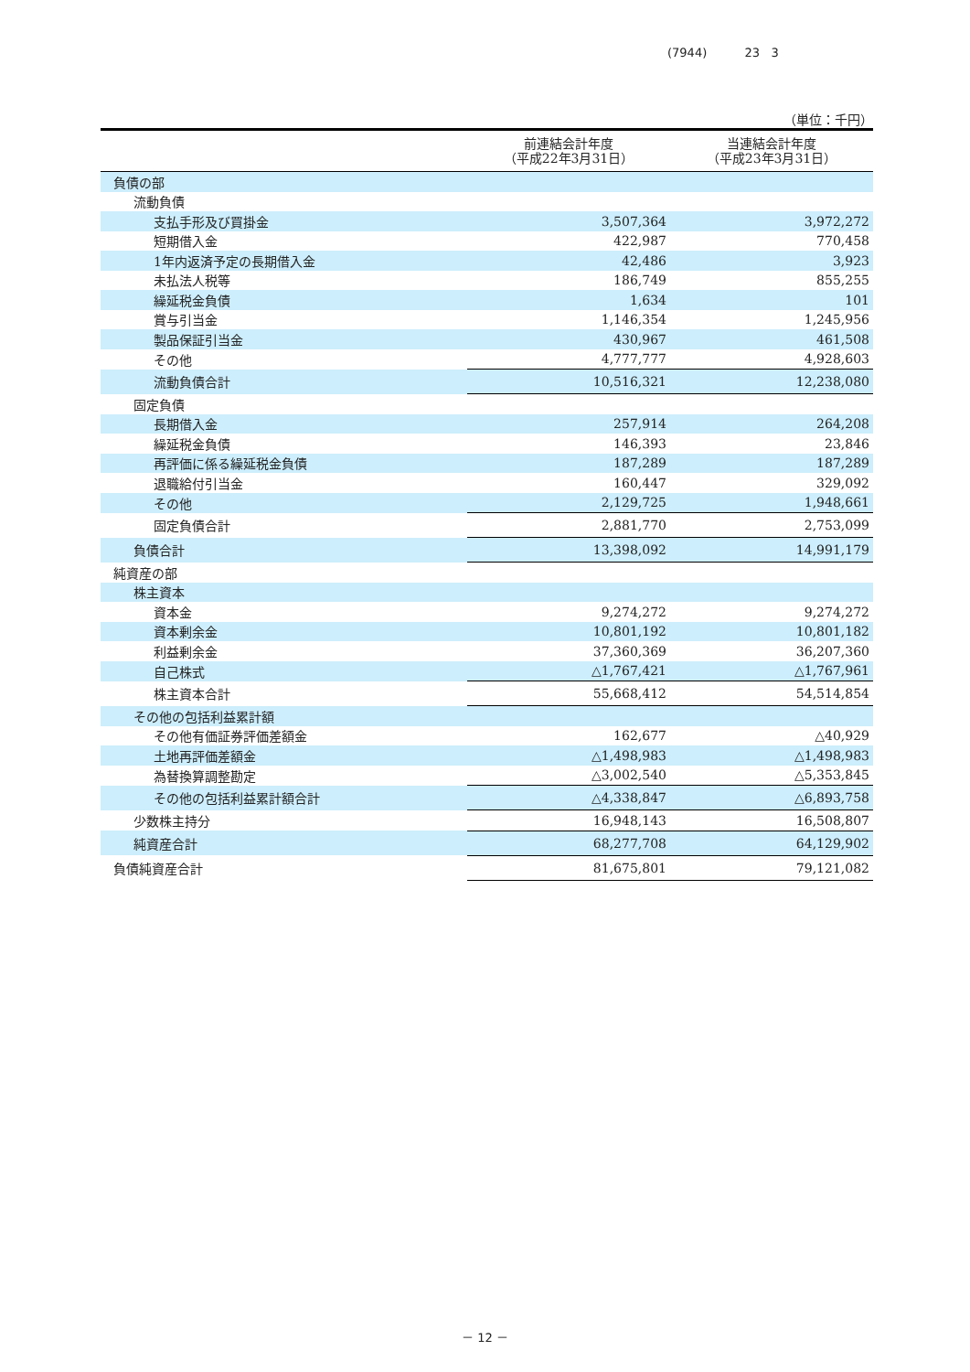(7944) 23 3
（単位：千円）
| | 前連結会計年度 （平成22年3月31日） | 当連結会計年度 （平成23年3月31日） |
| --- | --- | --- |
| 負債の部 | | |
| 流動負債 | | |
| 支払手形及び買掛金 | 3,507,364 | 3,972,272 |
| 短期借入金 | 422,987 | 770,458 |
| 1年内返済予定の長期借入金 | 42,486 | 3,923 |
| 未払法人税等 | 186,749 | 855,255 |
| 繰延税金負債 | 1,634 | 101 |
| 賞与引当金 | 1,146,354 | 1,245,956 |
| 製品保証引当金 | 430,967 | 461,508 |
| その他 | 4,777,777 | 4,928,603 |
| 流動負債合計 | 10,516,321 | 12,238,080 |
| 固定負債 | | |
| 長期借入金 | 257,914 | 264,208 |
| 繰延税金負債 | 146,393 | 23,846 |
| 再評価に係る繰延税金負債 | 187,289 | 187,289 |
| 退職給付引当金 | 160,447 | 329,092 |
| その他 | 2,129,725 | 1,948,661 |
| 固定負債合計 | 2,881,770 | 2,753,099 |
| 負債合計 | 13,398,092 | 14,991,179 |
| 純資産の部 | | |
| 株主資本 | | |
| 資本金 | 9,274,272 | 9,274,272 |
| 資本剰余金 | 10,801,192 | 10,801,182 |
| 利益剰余金 | 37,360,369 | 36,207,360 |
| 自己株式 | △1,767,421 | △1,767,961 |
| 株主資本合計 | 55,668,412 | 54,514,854 |
| その他の包括利益累計額 | | |
| その他有価証券評価差額金 | 162,677 | △40,929 |
| 土地再評価差額金 | △1,498,983 | △1,498,983 |
| 為替換算調整勘定 | △3,002,540 | △5,353,845 |
| その他の包括利益累計額合計 | △4,338,847 | △6,893,758 |
| 少数株主持分 | 16,948,143 | 16,508,807 |
| 純資産合計 | 68,277,708 | 64,129,902 |
| 負債純資産合計 | 81,675,801 | 79,121,082 |
－ 12 －